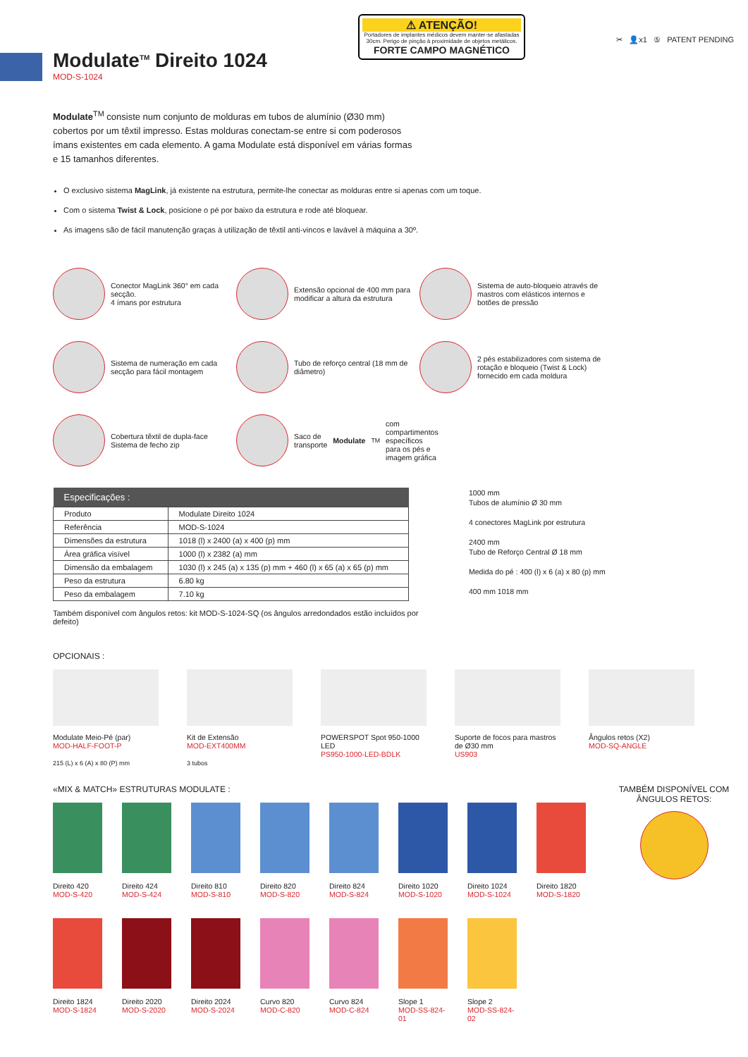Modulate<sup>TM</sup> Direito 1024
MOD-S-1024
⚠ ATENÇÃO!
Portadores de implantes médicos devem manter-se afastadas 30cm. Perigo de pinção à proximidade de objetos metálicos.
FORTE CAMPO MAGNÉTICO
✂ 👤x1 ⑤ PATENT PENDING
Modulate<sup>TM</sup> consiste num conjunto de molduras em tubos de alumínio (Ø30 mm) cobertos por um têxtil impresso. Estas molduras conectam-se entre si com poderosos ímans existentes em cada elemento. A gama Modulate está disponível em várias formas e 15 tamanhos diferentes.
O exclusivo sistema MagLink, já existente na estrutura, permite-lhe conectar as molduras entre si apenas com um toque.
Com o sistema Twist & Lock, posicione o pé por baixo da estrutura e rode até bloquear.
As imagens são de fácil manutenção graças à utilização de têxtil anti-vincos e lavável à máquina a 30º.
Conector MagLink 360° em cada secção.
4 ímans por estrutura
Extensão opcional de 400 mm para modificar a altura da estrutura
Sistema de auto-bloqueio através de mastros com elásticos internos e botões de pressão
Sistema de numeração em cada secção para fácil montagem
Tubo de reforço central (18 mm de diâmetro)
2 pés estabilizadores com sistema de rotação e bloqueio (Twist & Lock) fornecido em cada moldura
Cobertura têxtil de dupla-face
Sistema de fecho zip
Saco de transporte Modulate<sup>TM</sup> com compartimentos específicos para os pés e imagem gráfica
| Especificações : | |
| --- | --- |
| Produto | Modulate Direito 1024 |
| Referência | MOD-S-1024 |
| Dimensões da estrutura | 1018 (l) x 2400 (a) x 400 (p) mm |
| Área gráfica visível | 1000 (l) x 2382 (a) mm |
| Dimensão da embalagem | 1030 (l) x 245 (a) x 135 (p) mm + 460 (l) x 65 (a) x 65 (p) mm |
| Peso da estrutura | 6.80 kg |
| Peso da embalagem | 7.10 kg |
Também disponível com ângulos retos: kit MOD-S-1024-SQ (os ângulos arredondados estão incluídos por defeito)
1000 mm
Tubos de alumínio Ø 30 mm
4 conectores MagLink por estrutura
2400 mm
Tubo de Reforço Central Ø 18 mm
Medida do pé : 400 (l) x 6 (a) x 80 (p) mm
400 mm 1018 mm
OPCIONAIS :
Modulate Meio-Pé (par)
MOD-HALF-FOOT-P
215 (L) x 6 (A) x 80 (P) mm
Kit de Extensão
MOD-EXT400MM
3 tubos
POWERSPOT Spot 950-1000 LED
PS950-1000-LED-BDLK
Suporte de focos para mastros de Ø30 mm
US903
Ângulos retos (X2)
MOD-SQ-ANGLE
«MIX & MATCH» ESTRUTURAS MODULATE :
Direito 420
MOD-S-420
Direito 424
MOD-S-424
Direito 810
MOD-S-810
Direito 820
MOD-S-820
Direito 824
MOD-S-824
Direito 1020
MOD-S-1020
Direito 1024
MOD-S-1024
Direito 1820
MOD-S-1820
Direito 1824
MOD-S-1824
Direito 2020
MOD-S-2020
Direito 2024
MOD-S-2024
Curvo 820
MOD-C-820
Curvo 824
MOD-C-824
Slope 1
MOD-SS-824-01
Slope 2
MOD-SS-824-02
TAMBÉM DISPONÍVEL COM ÂNGULOS RETOS: